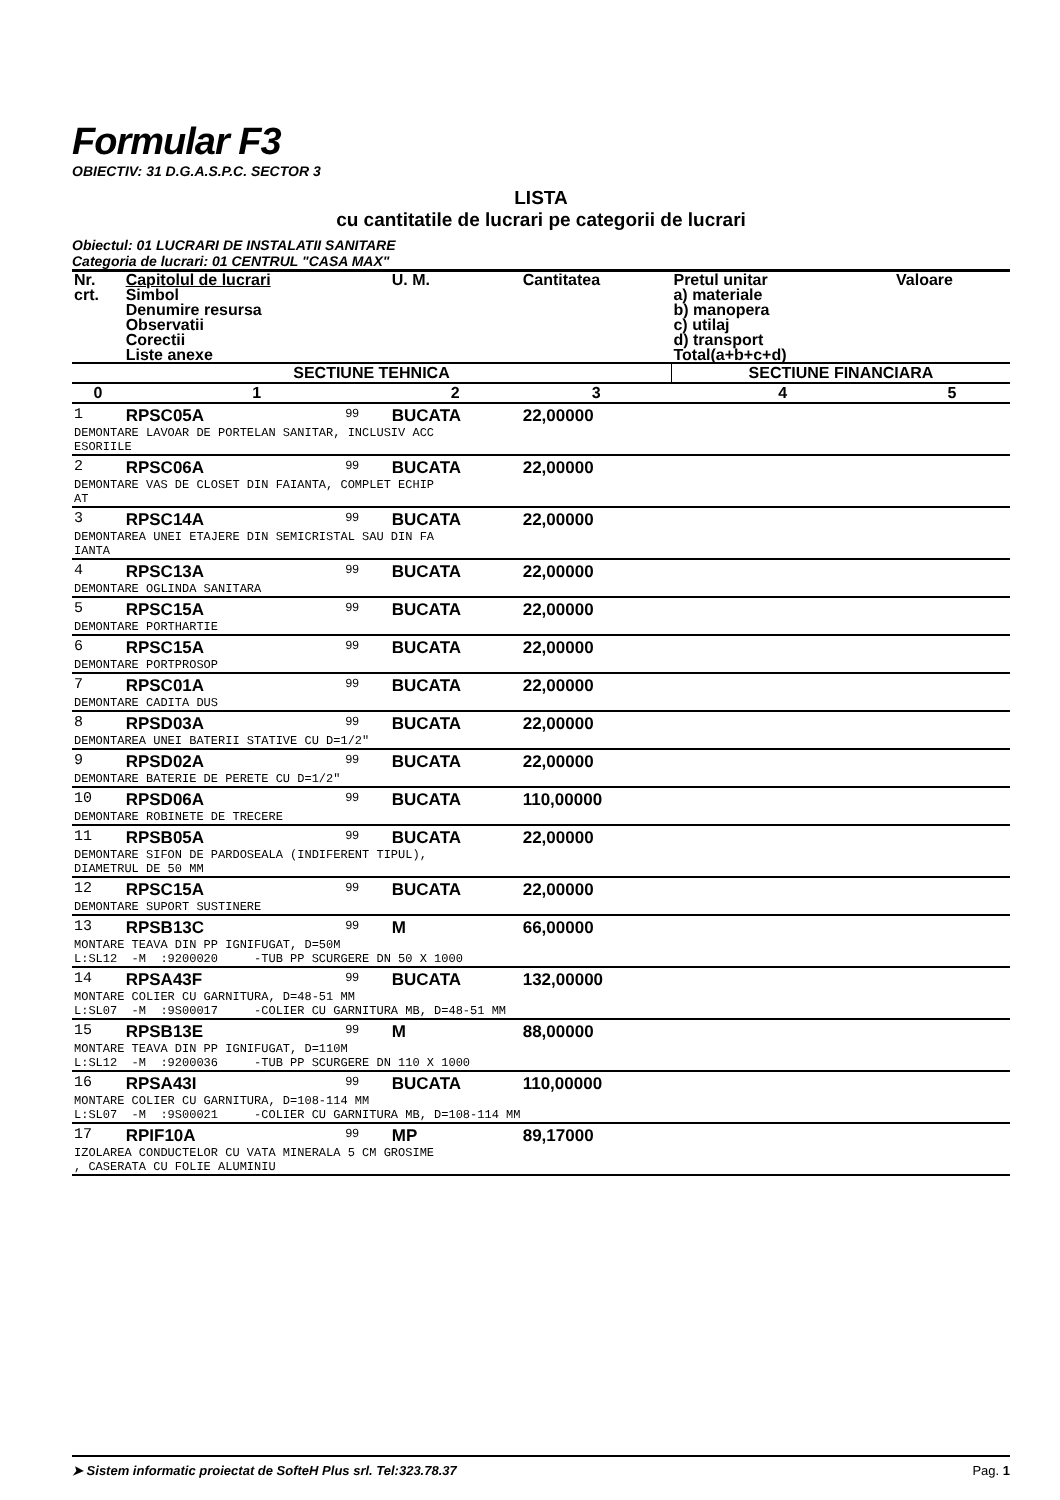Formular F3
OBIECTIV: 31 D.G.A.S.P.C. SECTOR 3
LISTA
cu cantitatile de lucrari pe categorii de lucrari
Obiectul: 01 LUCRARI DE INSTALATII SANITARE
Categoria de lucrari: 01 CENTRUL "CASA MAX"
| Nr. crt. | Capitolul de lucrari Simbol Denumire resursa Observatii Corectii Liste anexe | | U. M. | Cantitatea | Pretul unitar a) materiale b) manopera c) utilaj d) transport Total(a+b+c+d) | Valoare |
| --- | --- | --- | --- | --- | --- | --- |
| SECTIUNE TEHNICA | | | | | SECTIUNE FINANCIARA | |
| 0 | 1 | | 2 | 3 | 4 | 5 |
| 1 | RPSC05A | 99 | BUCATA | 22,00000 | | |
| DEMONTARE LAVOAR DE PORTELAN SANITAR, INCLUSIV ACC ESORIILE | | | | | | |
| 2 | RPSC06A | 99 | BUCATA | 22,00000 | | |
| DEMONTARE VAS DE CLOSET DIN FAIANTA, COMPLET ECHIP AT | | | | | | |
| 3 | RPSC14A | 99 | BUCATA | 22,00000 | | |
| DEMONTAREA UNEI ETAJERE DIN SEMICRISTAL SAU DIN FA IANTA | | | | | | |
| 4 | RPSC13A | 99 | BUCATA | 22,00000 | | |
| DEMONTARE OGLINDA SANITARA | | | | | | |
| 5 | RPSC15A | 99 | BUCATA | 22,00000 | | |
| DEMONTARE PORTHARTIE | | | | | | |
| 6 | RPSC15A | 99 | BUCATA | 22,00000 | | |
| DEMONTARE PORTPROSOP | | | | | | |
| 7 | RPSC01A | 99 | BUCATA | 22,00000 | | |
| DEMONTARE CADITA DUS | | | | | | |
| 8 | RPSD03A | 99 | BUCATA | 22,00000 | | |
| DEMONTAREA UNEI BATERII STATIVE CU D=1/2" | | | | | | |
| 9 | RPSD02A | 99 | BUCATA | 22,00000 | | |
| DEMONTARE BATERIE DE PERETE CU D=1/2" | | | | | | |
| 10 | RPSD06A | 99 | BUCATA | 110,00000 | | |
| DEMONTARE ROBINETE DE TRECERE | | | | | | |
| 11 | RPSB05A | 99 | BUCATA | 22,00000 | | |
| DEMONTARE SIFON DE PARDOSEALA (INDIFERENT TIPUL), DIAMETRUL DE 50 MM | | | | | | |
| 12 | RPSC15A | 99 | BUCATA | 22,00000 | | |
| DEMONTARE SUPORT SUSTINERE | | | | | | |
| 13 | RPSB13C | 99 | M | 66,00000 | | |
| MONTARE TEAVA DIN PP IGNIFUGAT, D=50M L:SL12 -M :9200020 -TUB PP SCURGERE DN 50 X 1000 | | | | | | |
| 14 | RPSA43F | 99 | BUCATA | 132,00000 | | |
| MONTARE COLIER CU GARNITURA, D=48-51 MM L:SL07 -M :9S00017 -COLIER CU GARNITURA MB, D=48-51 MM | | | | | | |
| 15 | RPSB13E | 99 | M | 88,00000 | | |
| MONTARE TEAVA DIN PP IGNIFUGAT, D=110M L:SL12 -M :9200036 -TUB PP SCURGERE DN 110 X 1000 | | | | | | |
| 16 | RPSA43I | 99 | BUCATA | 110,00000 | | |
| MONTARE COLIER CU GARNITURA, D=108-114 MM L:SL07 -M :9S00021 -COLIER CU GARNITURA MB, D=108-114 MM | | | | | | |
| 17 | RPIF10A | 99 | MP | 89,17000 | | |
| IZOLAREA CONDUCTELOR CU VATA MINERALA 5 CM GROSIME , CASERATA CU FOLIE ALUMINIU | | | | | | |
➤ Sistem informatic proiectat de SofteH Plus srl. Tel:323.78.37 Pag. 1